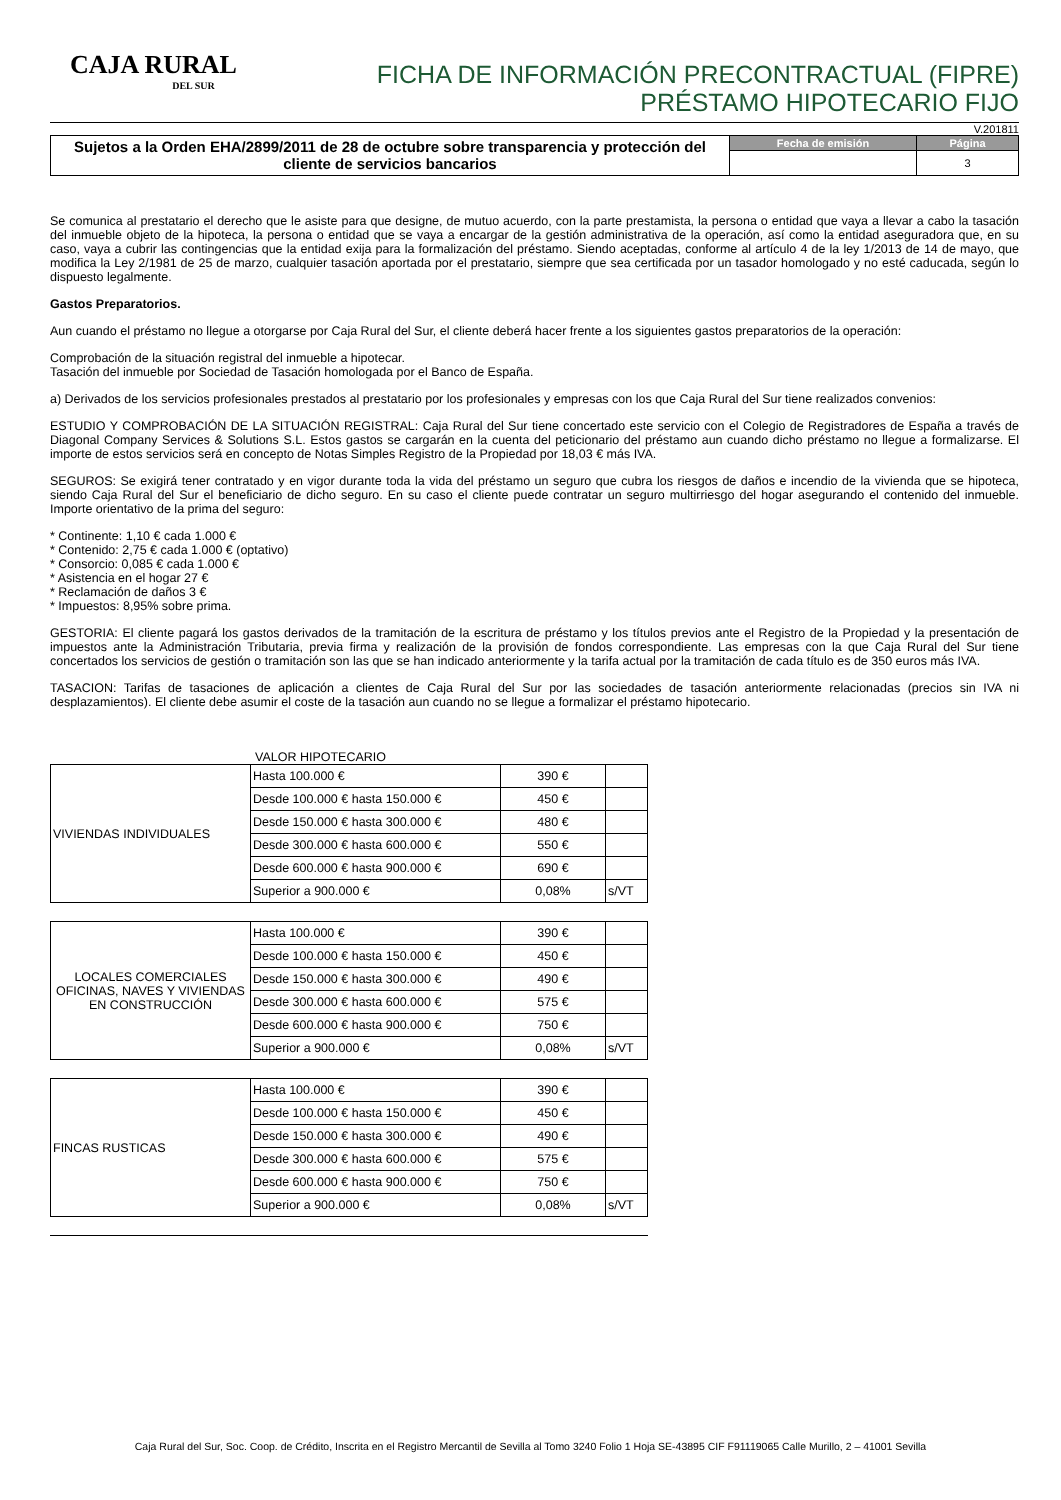CAJA RURAL
DEL SUR
FICHA DE INFORMACIÓN PRECONTRACTUAL (FIPRE)
PRÉSTAMO HIPOTECARIO FIJO
V.201811
Sujetos a la Orden EHA/2899/2011 de 28 de octubre sobre transparencia y protección del cliente de servicios bancarios
| Fecha de emisión | Página |
| --- | --- |
| | 3 |
Se comunica al prestatario el derecho que le asiste para que designe, de mutuo acuerdo, con la parte prestamista, la persona o entidad que vaya a llevar a cabo la tasación del inmueble objeto de la hipoteca, la persona o entidad que se vaya a encargar de la gestión administrativa de la operación, así como la entidad aseguradora que, en su caso, vaya a cubrir las contingencias que la entidad exija para la formalización del préstamo. Siendo aceptadas, conforme al artículo 4 de la ley 1/2013 de 14 de mayo, que modifica la Ley 2/1981 de 25 de marzo, cualquier tasación aportada por el prestatario, siempre que sea certificada por un tasador homologado y no esté caducada, según lo dispuesto legalmente.
Gastos Preparatorios.
Aun cuando el préstamo no llegue a otorgarse por Caja Rural del Sur, el cliente deberá hacer frente a los siguientes gastos preparatorios de la operación:
Comprobación de la situación registral del inmueble a hipotecar.
Tasación del inmueble por Sociedad de Tasación homologada por el Banco de España.
a) Derivados de los servicios profesionales prestados al prestatario por los profesionales y empresas con los que Caja Rural del Sur tiene realizados convenios:
ESTUDIO Y COMPROBACIÓN DE LA SITUACIÓN REGISTRAL: Caja Rural del Sur tiene concertado este servicio con el Colegio de Registradores de España a través de Diagonal Company Services & Solutions S.L. Estos gastos se cargarán en la cuenta del peticionario del préstamo aun cuando dicho préstamo no llegue a formalizarse. El importe de estos servicios será en concepto de Notas Simples Registro de la Propiedad por 18,03 € más IVA.
SEGUROS: Se exigirá tener contratado y en vigor durante toda la vida del préstamo un seguro que cubra los riesgos de daños e incendio de la vivienda que se hipoteca, siendo Caja Rural del Sur el beneficiario de dicho seguro. En su caso el cliente puede contratar un seguro multirriesgo del hogar asegurando el contenido del inmueble. Importe orientativo de la prima del seguro:
* Continente: 1,10 € cada 1.000 €
* Contenido: 2,75 € cada 1.000 € (optativo)
* Consorcio: 0,085 € cada 1.000 €
* Asistencia en el hogar 27 €
* Reclamación de daños 3 €
* Impuestos: 8,95% sobre prima.
GESTORIA: El cliente pagará los gastos derivados de la tramitación de la escritura de préstamo y los títulos previos ante el Registro de la Propiedad y la presentación de impuestos ante la Administración Tributaria, previa firma y realización de la provisión de fondos correspondiente. Las empresas con la que Caja Rural del Sur tiene concertados los servicios de gestión o tramitación son las que se han indicado anteriormente y la tarifa actual por la tramitación de cada título es de 350 euros más IVA.
TASACION: Tarifas de tasaciones de aplicación a clientes de Caja Rural del Sur por las sociedades de tasación anteriormente relacionadas (precios sin IVA ni desplazamientos). El cliente debe asumir el coste de la tasación aun cuando no se llegue a formalizar el préstamo hipotecario.
VALOR HIPOTECARIO
| VIVIENDAS INDIVIDUALES | Hasta 100.000 € | 390 € | |
| | Desde 100.000 € hasta 150.000 € | 450 € | |
| | Desde 150.000 € hasta 300.000 € | 480 € | |
| | Desde 300.000 € hasta 600.000 € | 550 € | |
| | Desde 600.000 € hasta 900.000 € | 690 € | |
| | Superior a 900.000 € | 0,08% | s/VT |
| LOCALES COMERCIALES OFICINAS, NAVES Y VIVIENDAS EN CONSTRUCCIÓN | Hasta 100.000 € | 390 € | |
| | Desde 100.000 € hasta 150.000 € | 450 € | |
| | Desde 150.000 € hasta 300.000 € | 490 € | |
| | Desde 300.000 € hasta 600.000 € | 575 € | |
| | Desde 600.000 € hasta 900.000 € | 750 € | |
| | Superior a 900.000 € | 0,08% | s/VT |
| FINCAS RUSTICAS | Hasta 100.000 € | 390 € | |
| | Desde 100.000 € hasta 150.000 € | 450 € | |
| | Desde 150.000 € hasta 300.000 € | 490 € | |
| | Desde 300.000 € hasta 600.000 € | 575 € | |
| | Desde 600.000 € hasta 900.000 € | 750 € | |
| | Superior a 900.000 € | 0,08% | s/VT |
Caja Rural del Sur, Soc. Coop. de Crédito, Inscrita en el Registro Mercantil de Sevilla al Tomo 3240 Folio 1 Hoja SE-43895 CIF F91119065 Calle Murillo, 2 – 41001 Sevilla